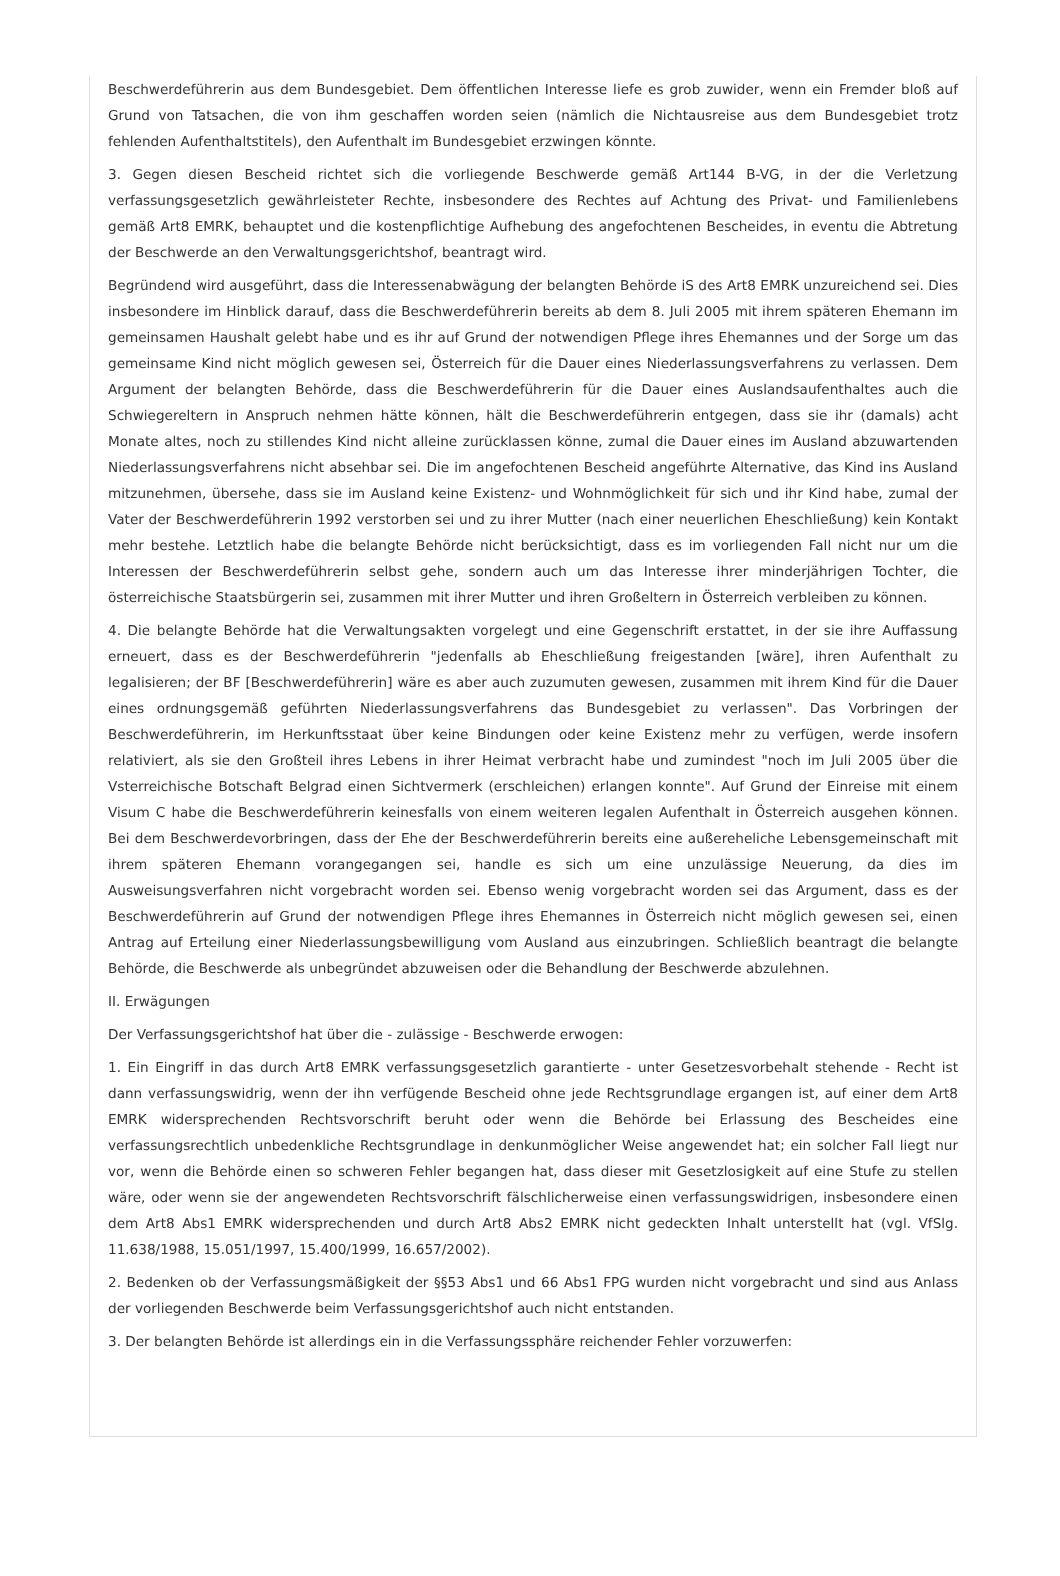Beschwerdeführerin aus dem Bundesgebiet. Dem öffentlichen Interesse liefe es grob zuwider, wenn ein Fremder bloß auf Grund von Tatsachen, die von ihm geschaffen worden seien (nämlich die Nichtausreise aus dem Bundesgebiet trotz fehlenden Aufenthaltstitels), den Aufenthalt im Bundesgebiet erzwingen könnte.
3. Gegen diesen Bescheid richtet sich die vorliegende Beschwerde gemäß Art144 B-VG, in der die Verletzung verfassungsgesetzlich gewährleisteter Rechte, insbesondere des Rechtes auf Achtung des Privat- und Familienlebens gemäß Art8 EMRK, behauptet und die kostenpflichtige Aufhebung des angefochtenen Bescheides, in eventu die Abtretung der Beschwerde an den Verwaltungsgerichtshof, beantragt wird.
Begründend wird ausgeführt, dass die Interessenabwägung der belangten Behörde iS des Art8 EMRK unzureichend sei. Dies insbesondere im Hinblick darauf, dass die Beschwerdeführerin bereits ab dem 8. Juli 2005 mit ihrem späteren Ehemann im gemeinsamen Haushalt gelebt habe und es ihr auf Grund der notwendigen Pflege ihres Ehemannes und der Sorge um das gemeinsame Kind nicht möglich gewesen sei, Österreich für die Dauer eines Niederlassungsverfahrens zu verlassen. Dem Argument der belangten Behörde, dass die Beschwerdeführerin für die Dauer eines Auslandsaufenthaltes auch die Schwiegereltern in Anspruch nehmen hätte können, hält die Beschwerdeführerin entgegen, dass sie ihr (damals) acht Monate altes, noch zu stillendes Kind nicht alleine zurücklassen könne, zumal die Dauer eines im Ausland abzuwartenden Niederlassungsverfahrens nicht absehbar sei. Die im angefochtenen Bescheid angeführte Alternative, das Kind ins Ausland mitzunehmen, übersehe, dass sie im Ausland keine Existenz- und Wohnmöglichkeit für sich und ihr Kind habe, zumal der Vater der Beschwerdeführerin 1992 verstorben sei und zu ihrer Mutter (nach einer neuerlichen Eheschließung) kein Kontakt mehr bestehe. Letztlich habe die belangte Behörde nicht berücksichtigt, dass es im vorliegenden Fall nicht nur um die Interessen der Beschwerdeführerin selbst gehe, sondern auch um das Interesse ihrer minderjährigen Tochter, die österreichische Staatsbürgerin sei, zusammen mit ihrer Mutter und ihren Großeltern in Österreich verbleiben zu können.
4. Die belangte Behörde hat die Verwaltungsakten vorgelegt und eine Gegenschrift erstattet, in der sie ihre Auffassung erneuert, dass es der Beschwerdeführerin "jedenfalls ab Eheschließung freigestanden [wäre], ihren Aufenthalt zu legalisieren; der BF [Beschwerdeführerin] wäre es aber auch zuzumuten gewesen, zusammen mit ihrem Kind für die Dauer eines ordnungsgemäß geführten Niederlassungsverfahrens das Bundesgebiet zu verlassen". Das Vorbringen der Beschwerdeführerin, im Herkunftsstaat über keine Bindungen oder keine Existenz mehr zu verfügen, werde insofern relativiert, als sie den Großteil ihres Lebens in ihrer Heimat verbracht habe und zumindest "noch im Juli 2005 über die Vsterreichische Botschaft Belgrad einen Sichtvermerk (erschleichen) erlangen konnte". Auf Grund der Einreise mit einem Visum C habe die Beschwerdeführerin keinesfalls von einem weiteren legalen Aufenthalt in Österreich ausgehen können. Bei dem Beschwerdevorbringen, dass der Ehe der Beschwerdeführerin bereits eine außereheliche Lebensgemeinschaft mit ihrem späteren Ehemann vorangegangen sei, handle es sich um eine unzulässige Neuerung, da dies im Ausweisungsverfahren nicht vorgebracht worden sei. Ebenso wenig vorgebracht worden sei das Argument, dass es der Beschwerdeführerin auf Grund der notwendigen Pflege ihres Ehemannes in Österreich nicht möglich gewesen sei, einen Antrag auf Erteilung einer Niederlassungsbewilligung vom Ausland aus einzubringen. Schließlich beantragt die belangte Behörde, die Beschwerde als unbegründet abzuweisen oder die Behandlung der Beschwerde abzulehnen.
II. Erwägungen
Der Verfassungsgerichtshof hat über die - zulässige - Beschwerde erwogen:
1. Ein Eingriff in das durch Art8 EMRK verfassungsgesetzlich garantierte - unter Gesetzesvorbehalt stehende - Recht ist dann verfassungswidrig, wenn der ihn verfügende Bescheid ohne jede Rechtsgrundlage ergangen ist, auf einer dem Art8 EMRK widersprechenden Rechtsvorschrift beruht oder wenn die Behörde bei Erlassung des Bescheides eine verfassungsrechtlich unbedenkliche Rechtsgrundlage in denkunmöglicher Weise angewendet hat; ein solcher Fall liegt nur vor, wenn die Behörde einen so schweren Fehler begangen hat, dass dieser mit Gesetzlosigkeit auf eine Stufe zu stellen wäre, oder wenn sie der angewendeten Rechtsvorschrift fälschlicherweise einen verfassungswidrigen, insbesondere einen dem Art8 Abs1 EMRK widersprechenden und durch Art8 Abs2 EMRK nicht gedeckten Inhalt unterstellt hat (vgl. VfSlg. 11.638/1988, 15.051/1997, 15.400/1999, 16.657/2002).
2. Bedenken ob der Verfassungsmäßigkeit der §§53 Abs1 und 66 Abs1 FPG wurden nicht vorgebracht und sind aus Anlass der vorliegenden Beschwerde beim Verfassungsgerichtshof auch nicht entstanden.
3. Der belangten Behörde ist allerdings ein in die Verfassungssphäre reichender Fehler vorzuwerfen: